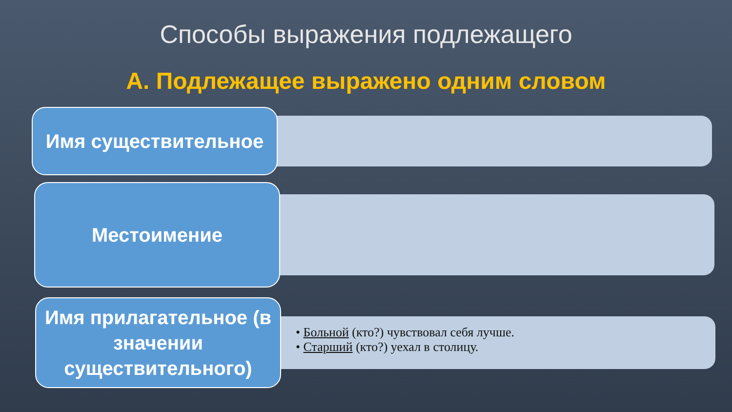Способы выражения подлежащего
А. Подлежащее выражено одним словом
Имя существительное
Местоимение
Имя прилагательное (в значении существительного)
• Больной (кто?) чувствовал себя лучше.
• Старший (кто?) уехал в столицу.